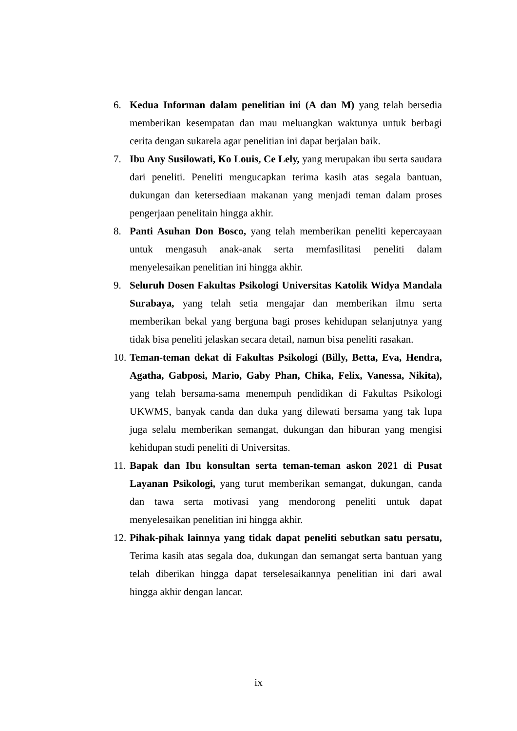6. Kedua Informan dalam penelitian ini (A dan M) yang telah bersedia memberikan kesempatan dan mau meluangkan waktunya untuk berbagi cerita dengan sukarela agar penelitian ini dapat berjalan baik.
7. Ibu Any Susilowati, Ko Louis, Ce Lely, yang merupakan ibu serta saudara dari peneliti. Peneliti mengucapkan terima kasih atas segala bantuan, dukungan dan ketersediaan makanan yang menjadi teman dalam proses pengerjaan penelitain hingga akhir.
8. Panti Asuhan Don Bosco, yang telah memberikan peneliti kepercayaan untuk mengasuh anak-anak serta memfasilitasi peneliti dalam menyelesaikan penelitian ini hingga akhir.
9. Seluruh Dosen Fakultas Psikologi Universitas Katolik Widya Mandala Surabaya, yang telah setia mengajar dan memberikan ilmu serta memberikan bekal yang berguna bagi proses kehidupan selanjutnya yang tidak bisa peneliti jelaskan secara detail, namun bisa peneliti rasakan.
10.
Teman-teman dekat di Fakultas Psikologi (Billy, Betta, Eva, Hendra, Agatha, Gabposi, Mario, Gaby Phan, Chika, Felix, Vanessa, Nikita), yang telah bersama-sama menempuh pendidikan di Fakultas Psikologi UKWMS, banyak canda dan duka yang dilewati bersama yang tak lupa juga selalu memberikan semangat, dukungan dan hiburan yang mengisi kehidupan studi peneliti di Universitas.
11.
Bapak dan Ibu konsultan serta teman-teman askon 2021 di Pusat Layanan Psikologi, yang turut memberikan semangat, dukungan, canda dan tawa serta motivasi yang mendorong peneliti untuk dapat menyelesaikan penelitian ini hingga akhir.
12.
Pihak-pihak lainnya yang tidak dapat peneliti sebutkan satu persatu, Terima kasih atas segala doa, dukungan dan semangat serta bantuan yang telah diberikan hingga dapat terselesaikannya penelitian ini dari awal hingga akhir dengan lancar.
ix